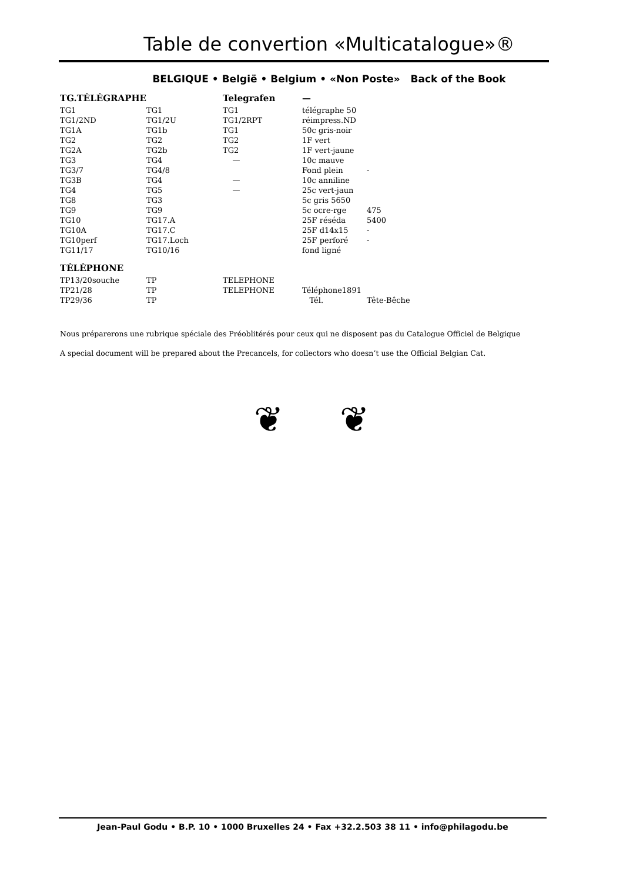Table de convertion «Multicatalogue»®
BELGIQUE • België • Belgium • «Non Poste» Back of the Book
| TG.TÉLÉGRAPHE | | Telegrafen | — | |
| --- | --- | --- | --- | --- |
| TG1 | TG1 | TG1 | télégraphe 50 | |
| TG1/2ND | TG1/2U | TG1/2RPT | réimpress.ND | |
| TG1A | TG1b | TG1 | 50c gris-noir | |
| TG2 | TG2 | TG2 | 1F vert | |
| TG2A | TG2b | TG2 | 1F vert-jaune | |
| TG3 | TG4 | — | 10c mauve | |
| TG3/7 | TG4/8 | | Fond plein | - |
| TG3B | TG4 | — | 10c anniline | |
| TG4 | TG5 | — | 25c vert-jaun | |
| TG8 | TG3 | | 5c gris 5650 | |
| TG9 | TG9 | | 5c ocre-rge | 475 |
| TG10 | TG17.A | | 25F réséda | 5400 |
| TG10A | TG17.C | | 25F d14x15 | - |
| TG10perf | TG17.Loch | | 25F perforé | - |
| TG11/17 | TG10/16 | | fond ligné | |
| TÉLÉPHONE | | | | |
| TP13/20souche | TP | TELEPHONE | | |
| TP21/28 | TP | TELEPHONE | Téléphone1891 | |
| TP29/36 | TP | | Tél. | Tête-Bêche |
Nous préparerons une rubrique spéciale des Préoblitérés pour ceux qui ne disposent pas du Catalogue Officiel de Belgique
A special document will be prepared about the Precancels, for collectors who doesn’t use the Official Belgian Cat.
❦ ❦
Jean-Paul Godu • B.P. 10 • 1000 Bruxelles 24 • Fax +32.2.503 38 11 • info@philagodu.be